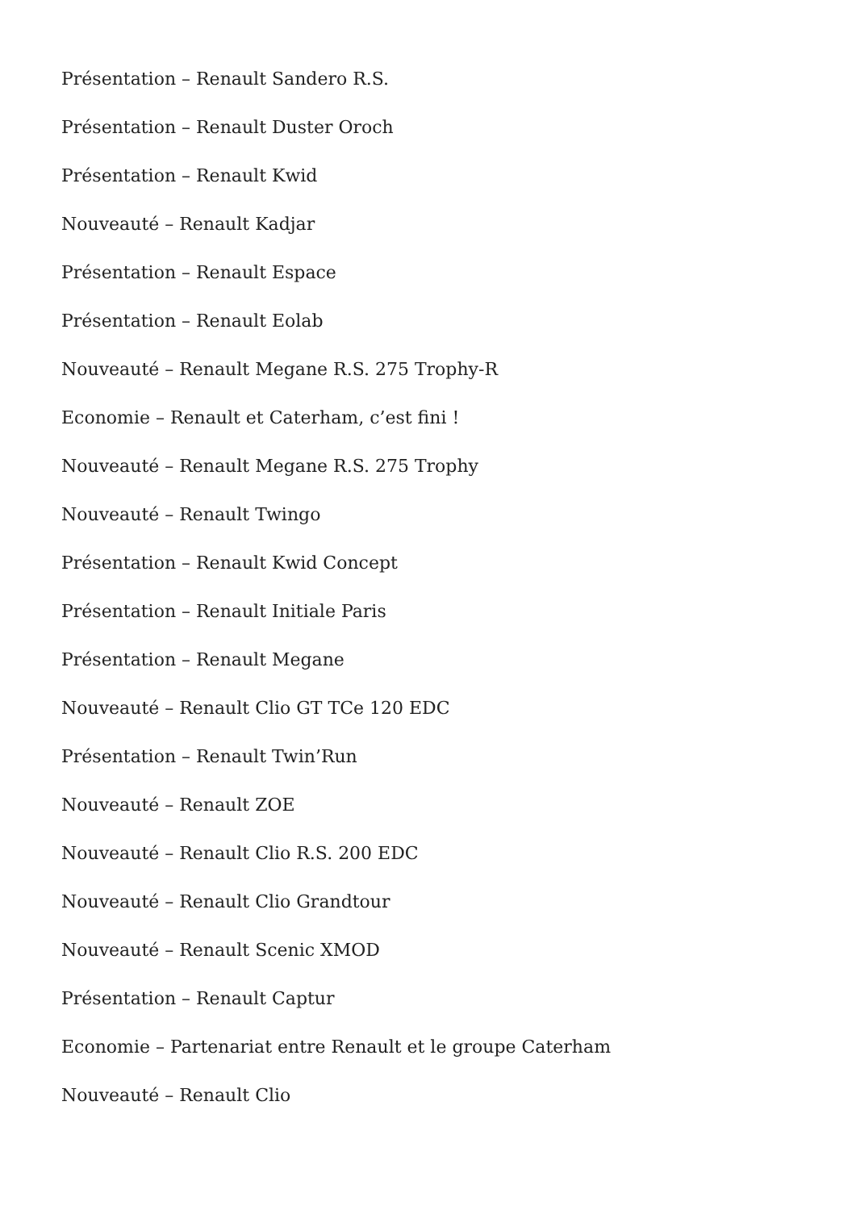Présentation – Renault Sandero R.S.
Présentation – Renault Duster Oroch
Présentation – Renault Kwid
Nouveauté – Renault Kadjar
Présentation – Renault Espace
Présentation – Renault Eolab
Nouveauté – Renault Megane R.S. 275 Trophy-R
Economie – Renault et Caterham, c’est fini !
Nouveauté – Renault Megane R.S. 275 Trophy
Nouveauté – Renault Twingo
Présentation – Renault Kwid Concept
Présentation – Renault Initiale Paris
Présentation – Renault Megane
Nouveauté – Renault Clio GT TCe 120 EDC
Présentation – Renault Twin’Run
Nouveauté – Renault ZOE
Nouveauté – Renault Clio R.S. 200 EDC
Nouveauté – Renault Clio Grandtour
Nouveauté – Renault Scenic XMOD
Présentation – Renault Captur
Economie – Partenariat entre Renault et le groupe Caterham
Nouveauté – Renault Clio